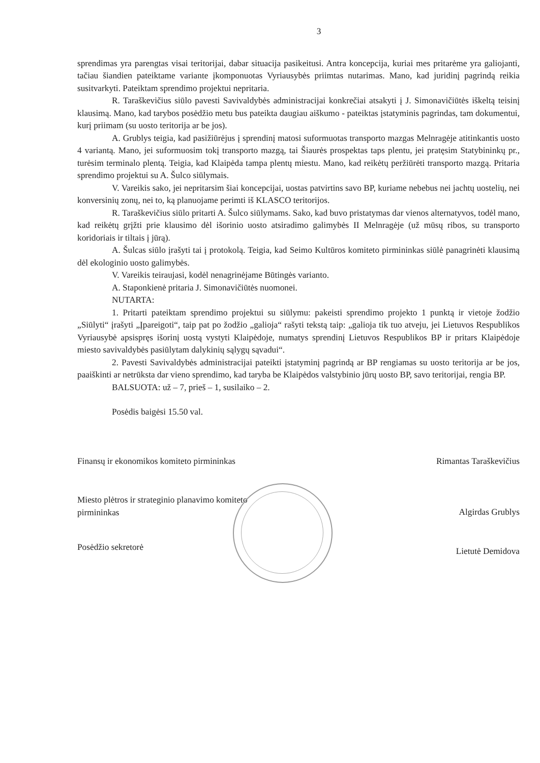3
sprendimas yra parengtas visai teritorijai, dabar situacija pasikeitusi. Antra koncepcija, kuriai mes pritarėme yra galiojanti, tačiau šiandien pateiktame variante įkomponuotas Vyriausybės priimtas nutarimas. Mano, kad juridinį pagrindą reikia susitvarkyti. Pateiktam sprendimo projektui nepritaria.
R. Taraškevičius siūlo pavesti Savivaldybės administracijai konkrečiai atsakyti į J. Simonavičiūtės iškeltą teisinį klausimą. Mano, kad tarybos posėdžio metu bus pateikta daugiau aiškumo - pateiktas įstatyminis pagrindas, tam dokumentui, kurį priimam (su uosto teritorija ar be jos).
A. Grublys teigia, kad pasižiūrėjus į sprendinį matosi suformuotas transporto mazgas Melnragėje atitinkantis uosto 4 variantą. Mano, jei suformuosim tokį transporto mazgą, tai Šiaurės prospektas taps plentu, jei pratęsim Statybininkų pr., turėsim terminalo plentą. Teigia, kad Klaipėda tampa plentų miestu. Mano, kad reikėtų peržiūrėti transporto mazgą. Pritaria sprendimo projektui su A. Šulco siūlymais.
V. Vareikis sako, jei nepritarsim šiai koncepcijai, uostas patvirtins savo BP, kuriame nebebus nei jachtų uostelių, nei konversinių zonų, nei to, ką planuojame perimti iš KLASCO teritorijos.
R. Taraškevičius siūlo pritarti A. Šulco siūlymams. Sako, kad buvo pristatymas dar vienos alternatyvos, todėl mano, kad reikėtų grįžti prie klausimo dėl išorinio uosto atsiradimo galimybės II Melnragėje (už mūsų ribos, su transporto koridoriais ir tiltais į jūrą).
A. Šulcas siūlo įrašyti tai į protokolą. Teigia, kad Seimo Kultūros komiteto pirmininkas siūlė panagrinėti klausimą dėl ekologinio uosto galimybės.
V. Vareikis teiraujasi, kodėl nenagrinėjame Būtingės varianto.
A. Staponkienė pritaria J. Simonavičiūtės nuomonei.
NUTARTA:
1. Pritarti pateiktam sprendimo projektui su siūlymu: pakeisti sprendimo projekto 1 punktą ir vietoje žodžio „Siūlyti“ įrašyti „Įpareigoti“, taip pat po žodžio „galioja“ rašyti tekstą taip: „galioja tik tuo atveju, jei Lietuvos Respublikos Vyriausybė apsispręs išorinį uostą vystyti Klaipėdoje, numatys sprendinį Lietuvos Respublikos BP ir pritars Klaipėdoje miesto savivaldybės pasiūlytam dalykinių sąlygų sąvadui“.
2. Pavesti Savivaldybės administracijai pateikti įstatyminį pagrindą ar BP rengiamas su uosto teritorija ar be jos, paaiškinti ar netrūksta dar vieno sprendimo, kad taryba be Klaipėdos valstybinio jūrų uosto BP, savo teritorijai, rengia BP.
BALSUOTA: už – 7, prieš – 1, susilaiko – 2.
Posėdis baigėsi 15.50 val.
Finansų ir ekonomikos komiteto pirmininkas Rimantas Taraškevičius
Miesto plėtros ir strateginio planavimo komiteto
pirmininkas Algirdas Grublys
Posėdžio sekretorė Lietutė Demidova